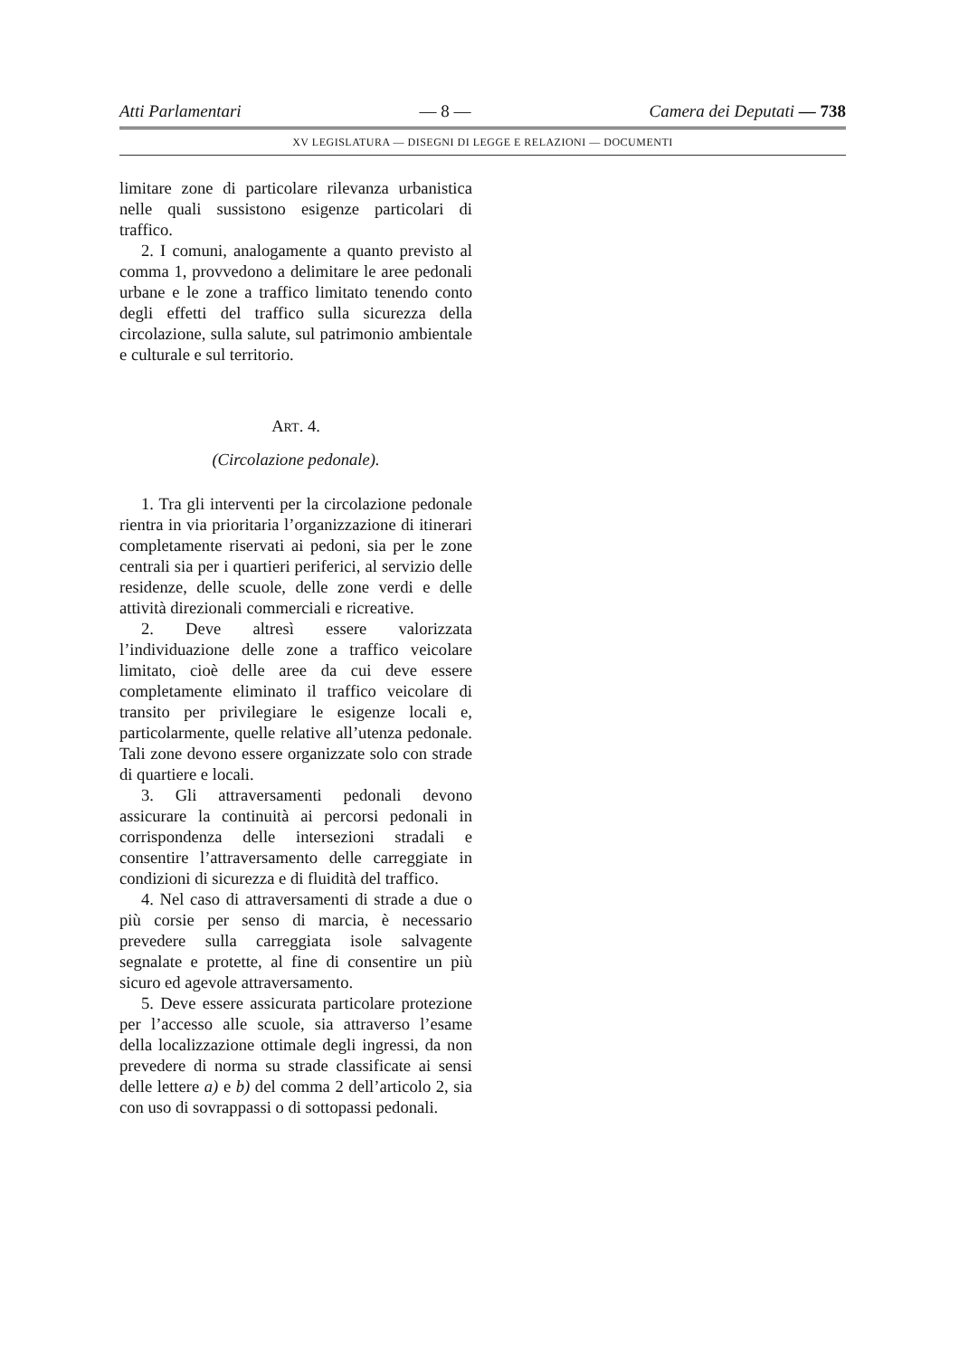Atti Parlamentari — 8 — Camera dei Deputati — 738
XV LEGISLATURA — DISEGNI DI LEGGE E RELAZIONI — DOCUMENTI
limitare zone di particolare rilevanza urbanistica nelle quali sussistono esigenze particolari di traffico.
2. I comuni, analogamente a quanto previsto al comma 1, provvedono a delimitare le aree pedonali urbane e le zone a traffico limitato tenendo conto degli effetti del traffico sulla sicurezza della circolazione, sulla salute, sul patrimonio ambientale e culturale e sul territorio.
ART. 4.
(Circolazione pedonale).
1. Tra gli interventi per la circolazione pedonale rientra in via prioritaria l’organizzazione di itinerari completamente riservati ai pedoni, sia per le zone centrali sia per i quartieri periferici, al servizio delle residenze, delle scuole, delle zone verdi e delle attività direzionali commerciali e ricreative.
2. Deve altresì essere valorizzata l’individuazione delle zone a traffico veicolare limitato, cioè delle aree da cui deve essere completamente eliminato il traffico veicolare di transito per privilegiare le esigenze locali e, particolarmente, quelle relative all’utenza pedonale. Tali zone devono essere organizzate solo con strade di quartiere e locali.
3. Gli attraversamenti pedonali devono assicurare la continuità ai percorsi pedonali in corrispondenza delle intersezioni stradali e consentire l’attraversamento delle carreggiate in condizioni di sicurezza e di fluidità del traffico.
4. Nel caso di attraversamenti di strade a due o più corsie per senso di marcia, è necessario prevedere sulla carreggiata isole salvagente segnalate e protette, al fine di consentire un più sicuro ed agevole attraversamento.
5. Deve essere assicurata particolare protezione per l’accesso alle scuole, sia attraverso l’esame della localizzazione ottimale degli ingressi, da non prevedere di norma su strade classificate ai sensi delle lettere a) e b) del comma 2 dell’articolo 2, sia con uso di sovrappassi o di sottopassi pedonali.